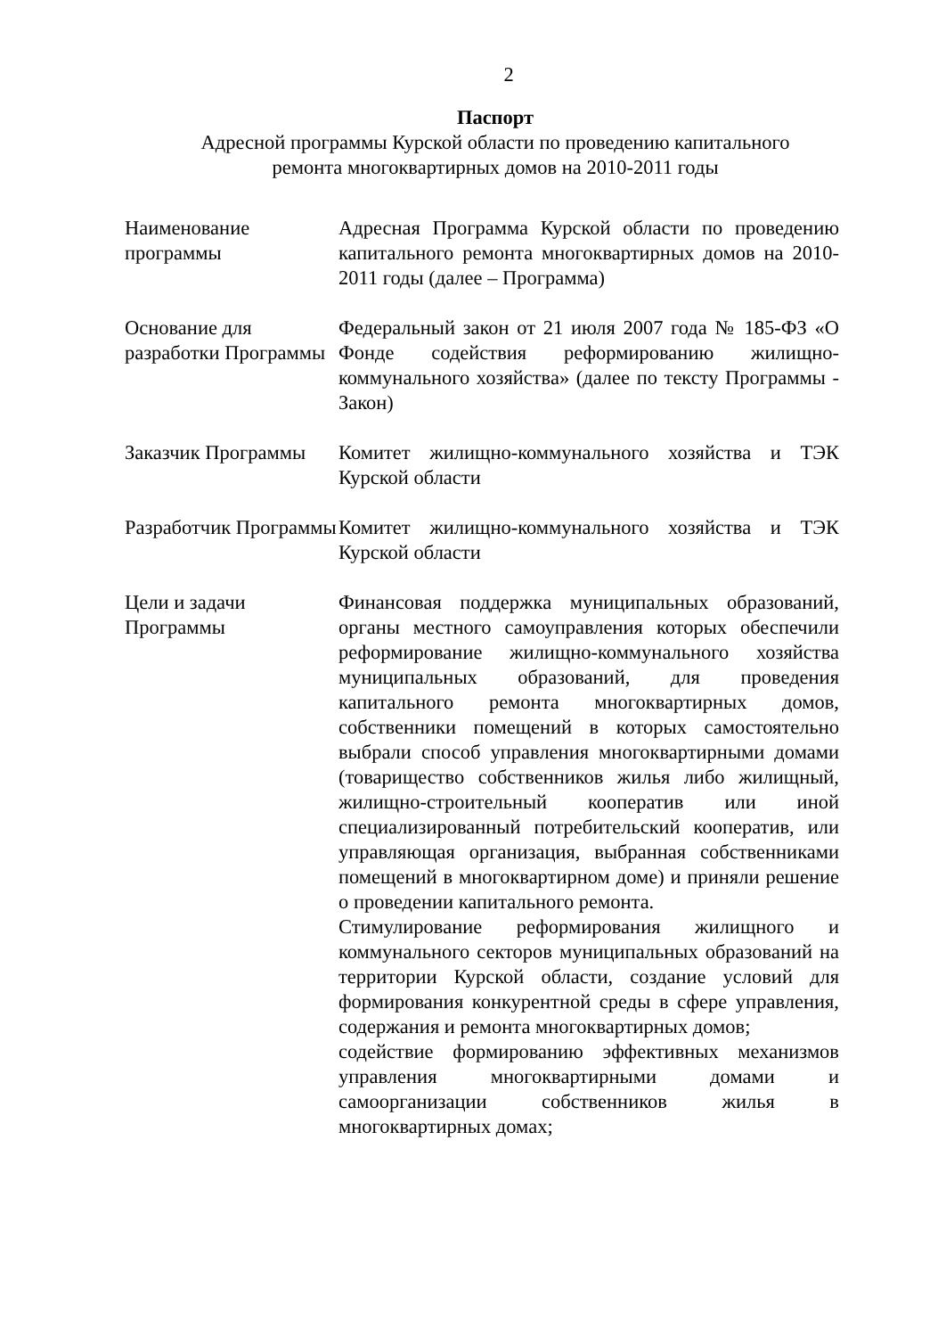2
Паспорт
Адресной программы Курской области по проведению капитального
ремонта многоквартирных домов на 2010-2011 годы
| Наименование программы | Адресная Программа Курской области по проведению капитального ремонта многоквартирных домов на 2010-2011 годы (далее – Программа) |
| Основание для разработки Программы | Федеральный закон от 21 июля 2007 года № 185-ФЗ «О Фонде содействия реформированию жилищно-коммунального хозяйства» (далее по тексту Программы - Закон) |
| Заказчик Программы | Комитет жилищно-коммунального хозяйства и ТЭК Курской области |
| Разработчик Программы | Комитет жилищно-коммунального хозяйства и ТЭК Курской области |
| Цели и задачи Программы | Финансовая поддержка муниципальных образований, органы местного самоуправления которых обеспечили реформирование жилищно-коммунального хозяйства муниципальных образований, для проведения капитального ремонта многоквартирных домов, собственники помещений в которых самостоятельно выбрали способ управления многоквартирными домами (товарищество собственников жилья либо жилищный, жилищно-строительный кооператив или иной специализированный потребительский кооператив, или управляющая организация, выбранная собственниками помещений в многоквартирном доме) и приняли решение о проведении капитального ремонта. Стимулирование реформирования жилищного и коммунального секторов муниципальных образований на территории Курской области, создание условий для формирования конкурентной среды в сфере управления, содержания и ремонта многоквартирных домов; содействие формированию эффективных механизмов управления многоквартирными домами и самоорганизации собственников жилья в многоквартирных домах; |